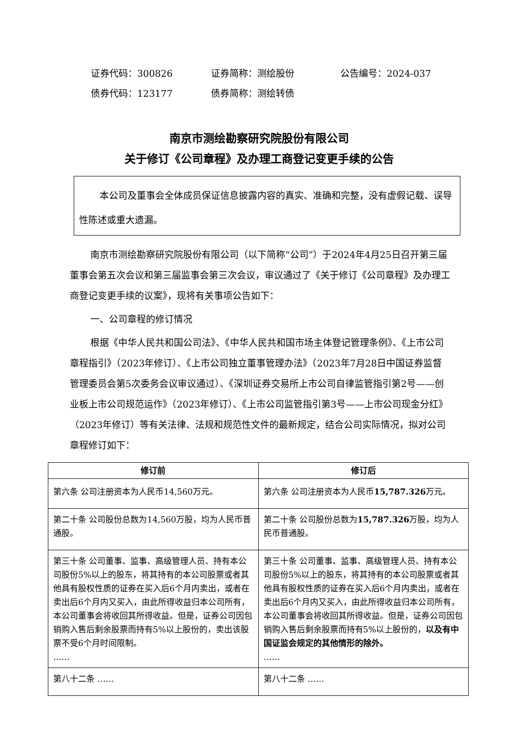证券代码：300826 证券简称：测绘股份 公告编号：2024-037
债券代码：123177 债券简称：测绘转债
南京市测绘勘察研究院股份有限公司
关于修订《公司章程》及办理工商登记变更手续的公告
本公司及董事会全体成员保证信息披露内容的真实、准确和完整，没有虚假记载、误导性陈述或重大遗漏。
南京市测绘勘察研究院股份有限公司（以下简称“公司”）于2024年4月25日召开第三届董事会第五次会议和第三届监事会第三次会议，审议通过了《关于修订《公司章程》及办理工商登记变更手续的议案》，现将有关事项公告如下：
一、公司章程的修订情况
根据《中华人民共和国公司法》、《中华人民共和国市场主体登记管理条例》、《上市公司章程指引》（2023年修订）、《上市公司独立董事管理办法》（2023年7月28日中国证券监督管理委员会第5次委务会议审议通过）、《深圳证券交易所上市公司自律监管指引第2号——创业板上市公司规范运作》（2023年修订）、《上市公司监管指引第3号——上市公司现金分红》（2023年修订）等有关法律、法规和规范性文件的最新规定，结合公司实际情况，拟对公司章程修订如下：
| 修订前 | 修订后 |
| --- | --- |
| 第六条 公司注册资本为人民币14,560万元。 | 第六条 公司注册资本为人民币 15,787.326 万元。 |
| 第二十条 公司股份总数为14,560万股，均为人民币普通股。 | 第二十条 公司股份总数为 15,787.326 万股，均为人民币普通股。 |
| 第三十条 公司董事、监事、高级管理人员、持有本公司股份5%以上的股东，将其持有的本公司股票或者其他具有股权性质的证券在买入后6个月内卖出，或者在卖出后6个月内又买入，由此所得收益归本公司所有，本公司董事会将收回其所得收益。但是，证券公司因包销购入售后剩余股票而持有5%以上股份的，卖出该股票不受6个月时间限制。 …… | 第三十条 公司董事、监事、高级管理人员、持有本公司股份5%以上的股东，将其持有的本公司股票或者其他具有股权性质的证券在买入后6个月内卖出，或者在卖出后6个月内又买入，由此所得收益归本公司所有，本公司董事会将收回其所得收益。但是，证券公司因包销购入售后剩余股票而持有5%以上股份的， 以及有中国证监会规定的其他情形的除外。 …… |
| 第八十二条 …… | 第八十二条 …… |